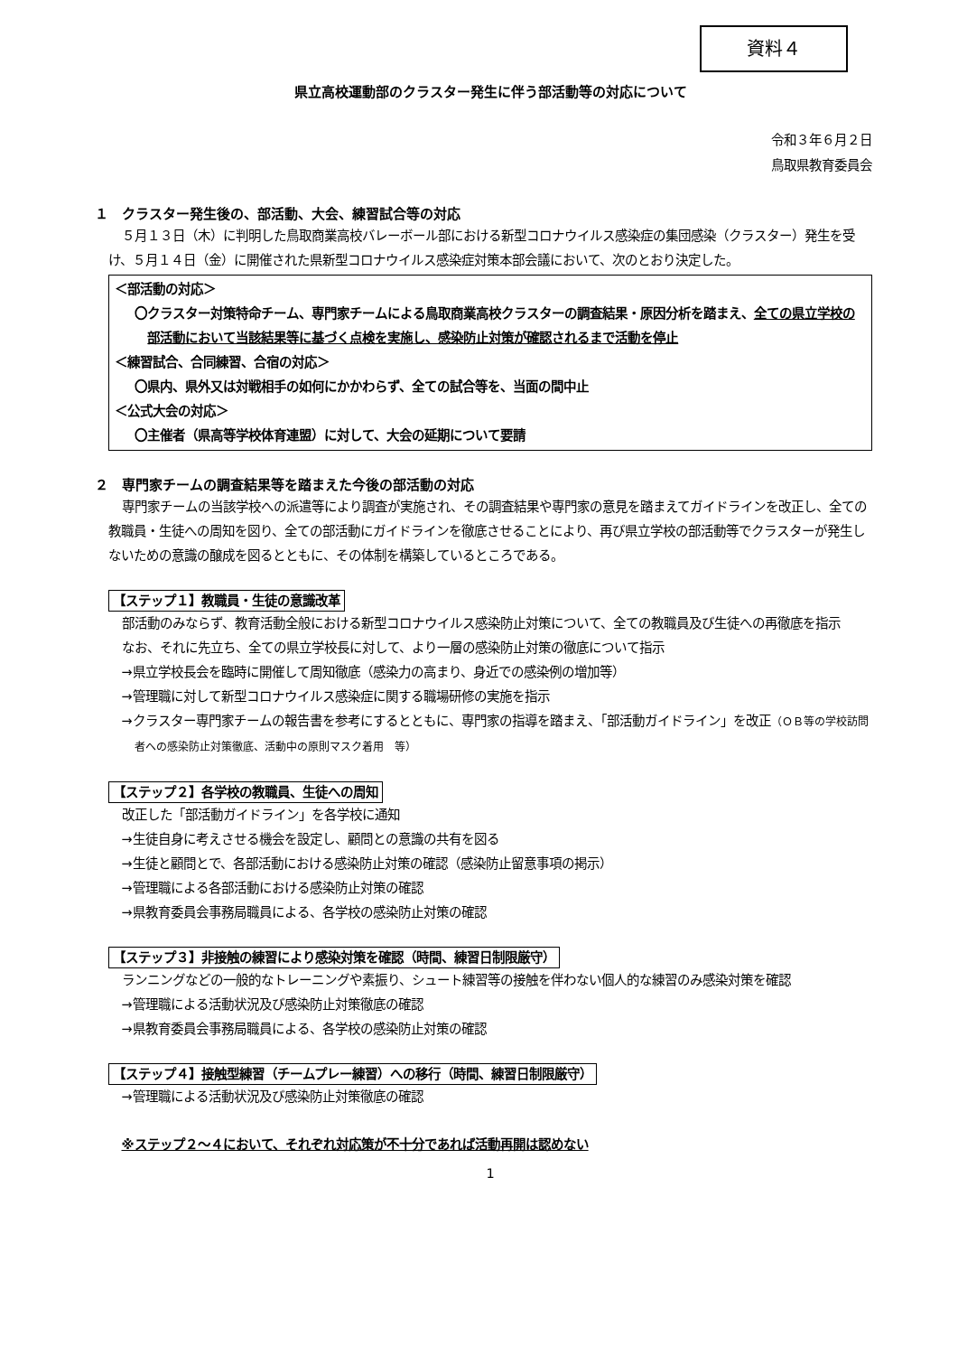資料４
県立高校運動部のクラスター発生に伴う部活動等の対応について
令和３年６月２日
鳥取県教育委員会
１　クラスター発生後の、部活動、大会、練習試合等の対応
５月１３日（木）に判明した鳥取商業高校バレーボール部における新型コロナウイルス感染症の集団感染（クラスター）発生を受け、５月１４日（金）に開催された県新型コロナウイルス感染症対策本部会議において、次のとおり決定した。
＜部活動の対応＞
〇クラスター対策特命チーム、専門家チームによる鳥取商業高校クラスターの調査結果・原因分析を踏まえ、全ての県立学校の部活動において当該結果等に基づく点検を実施し、感染防止対策が確認されるまで活動を停止
＜練習試合、合同練習、合宿の対応＞
〇県内、県外又は対戦相手の如何にかかわらず、全ての試合等を、当面の間中止
＜公式大会の対応＞
〇主催者（県高等学校体育連盟）に対して、大会の延期について要請
２　専門家チームの調査結果等を踏まえた今後の部活動の対応
専門家チームの当該学校への派遣等により調査が実施され、その調査結果や専門家の意見を踏まえてガイドラインを改正し、全ての教職員・生徒への周知を図り、全ての部活動にガイドラインを徹底させることにより、再び県立学校の部活動等でクラスターが発生しないための意識の醸成を図るとともに、その体制を構築しているところである。
【ステップ１】教職員・生徒の意識改革
部活動のみならず、教育活動全般における新型コロナウイルス感染防止対策について、全ての教職員及び生徒への再徹底を指示
なお、それに先立ち、全ての県立学校長に対して、より一層の感染防止対策の徹底について指示
→県立学校長会を臨時に開催して周知徹底（感染力の高まり、身近での感染例の増加等）
→管理職に対して新型コロナウイルス感染症に関する職場研修の実施を指示
→クラスター専門家チームの報告書を参考にするとともに、専門家の指導を踏まえ、「部活動ガイドライン」を改正（ＯＢ等の学校訪問者への感染防止対策徹底、活動中の原則マスク着用　等）
【ステップ２】各学校の教職員、生徒への周知
改正した「部活動ガイドライン」を各学校に通知
→生徒自身に考えさせる機会を設定し、顧問との意識の共有を図る
→生徒と顧問とで、各部活動における感染防止対策の確認（感染防止留意事項の掲示）
→管理職による各部活動における感染防止対策の確認
→県教育委員会事務局職員による、各学校の感染防止対策の確認
【ステップ３】非接触の練習により感染対策を確認（時間、練習日制限厳守）
ランニングなどの一般的なトレーニングや素振り、シュート練習等の接触を伴わない個人的な練習のみ感染対策を確認
→管理職による活動状況及び感染防止対策徹底の確認
→県教育委員会事務局職員による、各学校の感染防止対策の確認
【ステップ４】接触型練習（チームプレー練習）への移行（時間、練習日制限厳守）
→管理職による活動状況及び感染防止対策徹底の確認
※ステップ２～４において、それぞれ対応策が不十分であれば活動再開は認めない
1